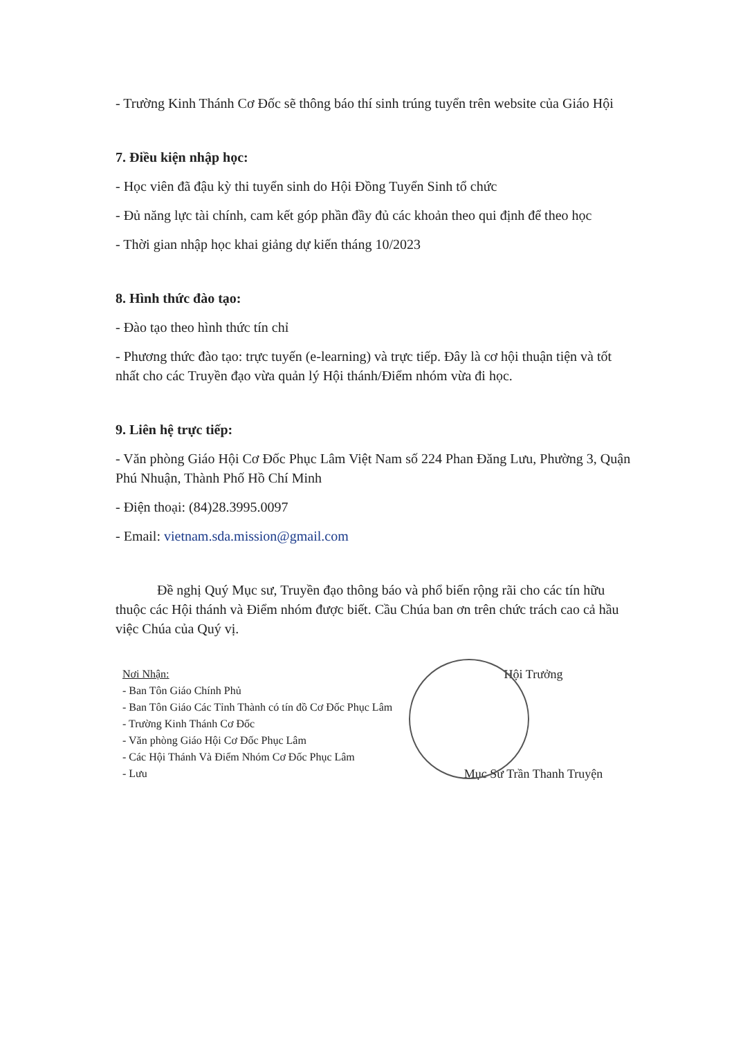- Trường Kinh Thánh Cơ Đốc sẽ thông báo thí sinh trúng tuyển trên website của Giáo Hội
7. Điều kiện nhập học:
- Học viên đã đậu kỳ thi tuyển sinh do Hội Đồng Tuyển Sinh tổ chức
- Đủ năng lực tài chính, cam kết góp phần đầy đủ các khoản theo qui định để theo học
- Thời gian nhập học khai giảng dự kiến tháng 10/2023
8. Hình thức đào tạo:
- Đào tạo theo hình thức tín chỉ
- Phương thức đào tạo: trực tuyến (e-learning) và trực tiếp. Đây là cơ hội thuận tiện và tốt nhất cho các Truyền đạo vừa quản lý Hội thánh/Điểm nhóm vừa đi học.
9. Liên hệ trực tiếp:
- Văn phòng Giáo Hội Cơ Đốc Phục Lâm Việt Nam số 224 Phan Đăng Lưu, Phường 3, Quận Phú Nhuận, Thành Phố Hồ Chí Minh
- Điện thoại: (84)28.3995.0097
- Email: vietnam.sda.mission@gmail.com
Đề nghị Quý Mục sư, Truyền đạo thông báo và phổ biến rộng rãi cho các tín hữu thuộc các Hội thánh và Điểm nhóm được biết. Cầu Chúa ban ơn trên chức trách cao cả hầu việc Chúa của Quý vị.
Nơi Nhận:
- Ban Tôn Giáo Chính Phủ
- Ban Tôn Giáo Các Tỉnh Thành có tín đồ Cơ Đốc Phục Lâm
- Trường Kinh Thánh Cơ Đốc
- Văn phòng Giáo Hội Cơ Đốc Phục Lâm
- Các Hội Thánh Và Điểm Nhóm Cơ Đốc Phục Lâm
- Lưu
Hội Trưởng
Mục Sư Trần Thanh Truyện